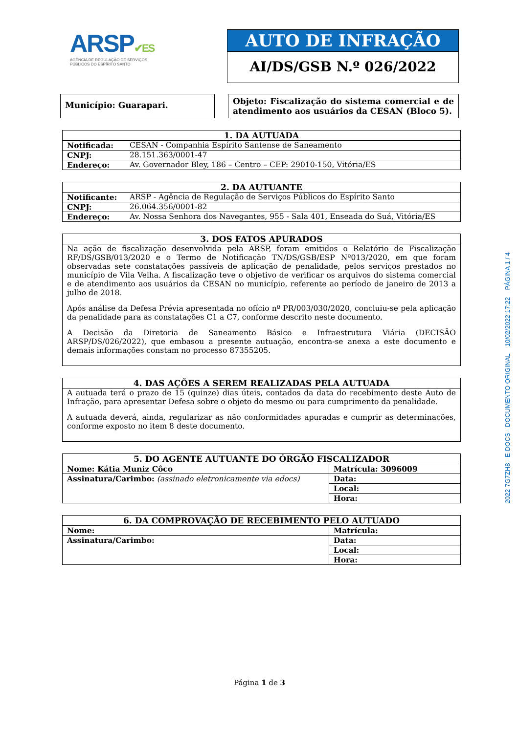ARSP✔ES
AGÊNCIA DE REGULAÇÃO DE SERVIÇOS
PÚBLICOS DO ESPÍRITO SANTO
AUTO DE INFRAÇÃO
AI/DS/GSB N.º 026/2022
Município: Guarapari.
Objeto: Fiscalização do sistema comercial e de atendimento aos usuários da CESAN (Bloco 5).
| 1. DA AUTUADA | |
| --- | --- |
| Notificada: | CESAN - Companhia Espírito Santense de Saneamento |
| CNPJ: | 28.151.363/0001-47 |
| Endereço: | Av. Governador Bley, 186 – Centro – CEP: 29010-150, Vitória/ES |
| 2. DA AUTUANTE | |
| --- | --- |
| Notificante: | ARSP - Agência de Regulação de Serviços Públicos do Espírito Santo |
| CNPJ: | 26.064.356/0001-82 |
| Endereço: | Av. Nossa Senhora dos Navegantes, 955 - Sala 401, Enseada do Suá, Vitória/ES |
| 3. DOS FATOS APURADOS |
| --- |
| Na ação de fiscalização desenvolvida pela ARSP, foram emitidos o Relatório de Fiscalização RF/DS/GSB/013/2020 e o Termo de Notificação TN/DS/GSB/ESP Nº013/2020, em que foram observadas sete constatações passíveis de aplicação de penalidade, pelos serviços prestados no município de Vila Velha. A fiscalização teve o objetivo de verificar os arquivos do sistema comercial e de atendimento aos usuários da CESAN no município, referente ao período de janeiro de 2013 a julho de 2018. Após análise da Defesa Prévia apresentada no ofício nº PR/003/030/2020, concluiu-se pela aplicação da penalidade para as constatações C1 a C7, conforme descrito neste documento. A Decisão da Diretoria de Saneamento Básico e Infraestrutura Viária (DECISÃO ARSP/DS/026/2022), que embasou a presente autuação, encontra-se anexa a este documento e demais informações constam no processo 87355205. |
| 4. DAS AÇÕES A SEREM REALIZADAS PELA AUTUADA |
| --- |
| A autuada terá o prazo de 15 (quinze) dias úteis, contados da data do recebimento deste Auto de Infração, para apresentar Defesa sobre o objeto do mesmo ou para cumprimento da penalidade. A autuada deverá, ainda, regularizar as não conformidades apuradas e cumprir as determinações, conforme exposto no item 8 deste documento. |
| 5. DO AGENTE AUTUANTE DO ÓRGÃO FISCALIZADOR | |
| --- | --- |
| Nome: Kátia Muniz Côco | Matrícula: 3096009 |
| Assinatura/Carimbo: (assinado eletronicamente via edocs) | Data: |
| | Local: |
| | Hora: |
| 6. DA COMPROVAÇÃO DE RECEBIMENTO PELO AUTUADO | |
| --- | --- |
| Nome: | Matrícula: |
| Assinatura/Carimbo: | Data: |
| | Local: |
| | Hora: |
2022-7G7ZH8 - E-DOCS - DOCUMENTO ORIGINAL 10/02/2022 17:22 PÁGINA 1 / 4
Página 1 de 3